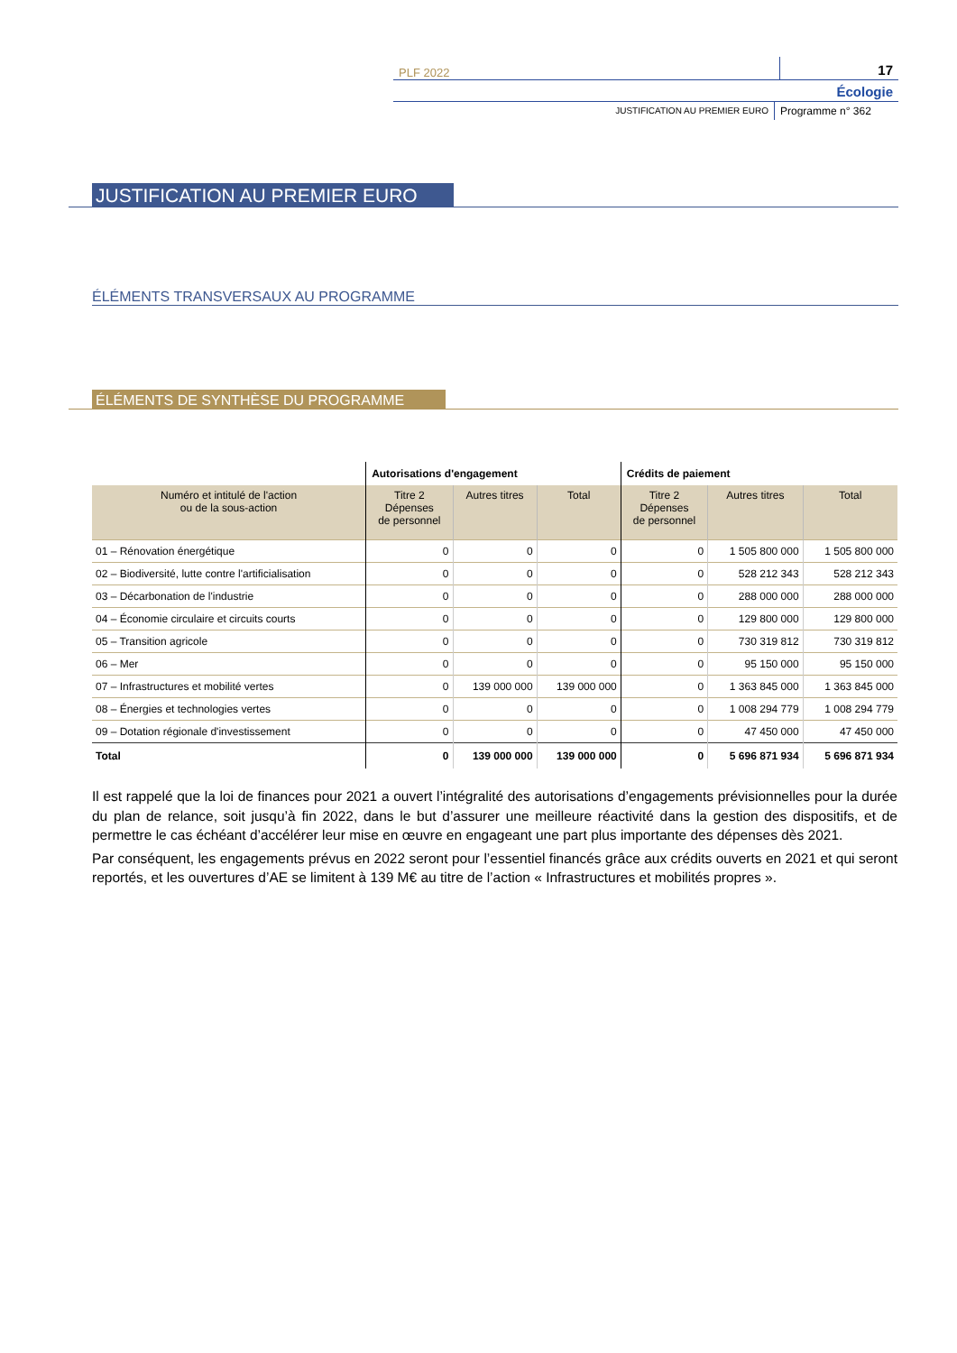PLF 2022
17
Écologie
JUSTIFICATION AU PREMIER EURO
Programme n° 362
JUSTIFICATION AU PREMIER EURO
ÉLÉMENTS TRANSVERSAUX AU PROGRAMME
ÉLÉMENTS DE SYNTHÈSE DU PROGRAMME
| | Autorisations d'engagement | | | Crédits de paiement | | |
| --- | --- | --- | --- | --- | --- | --- |
| Numéro et intitulé de l'action ou de la sous-action | Titre 2 Dépenses de personnel | Autres titres | Total | Titre 2 Dépenses de personnel | Autres titres | Total |
| 01 – Rénovation énergétique | 0 | 0 | 0 | 0 | 1 505 800 000 | 1 505 800 000 |
| 02 – Biodiversité, lutte contre l'artificialisation | 0 | 0 | 0 | 0 | 528 212 343 | 528 212 343 |
| 03 – Décarbonation de l'industrie | 0 | 0 | 0 | 0 | 288 000 000 | 288 000 000 |
| 04 – Économie circulaire et circuits courts | 0 | 0 | 0 | 0 | 129 800 000 | 129 800 000 |
| 05 – Transition agricole | 0 | 0 | 0 | 0 | 730 319 812 | 730 319 812 |
| 06 – Mer | 0 | 0 | 0 | 0 | 95 150 000 | 95 150 000 |
| 07 – Infrastructures et mobilité vertes | 0 | 139 000 000 | 139 000 000 | 0 | 1 363 845 000 | 1 363 845 000 |
| 08 – Énergies et technologies vertes | 0 | 0 | 0 | 0 | 1 008 294 779 | 1 008 294 779 |
| 09 – Dotation régionale d'investissement | 0 | 0 | 0 | 0 | 47 450 000 | 47 450 000 |
| Total | 0 | 139 000 000 | 139 000 000 | 0 | 5 696 871 934 | 5 696 871 934 |
Il est rappelé que la loi de finances pour 2021 a ouvert l’intégralité des autorisations d’engagements prévisionnelles pour la durée du plan de relance, soit jusqu’à fin 2022, dans le but d’assurer une meilleure réactivité dans la gestion des dispositifs, et de permettre le cas échéant d’accélérer leur mise en œuvre en engageant une part plus importante des dépenses dès 2021.
Par conséquent, les engagements prévus en 2022 seront pour l’essentiel financés grâce aux crédits ouverts en 2021 et qui seront reportés, et les ouvertures d’AE se limitent à 139 M€ au titre de l’action « Infrastructures et mobilités propres ».